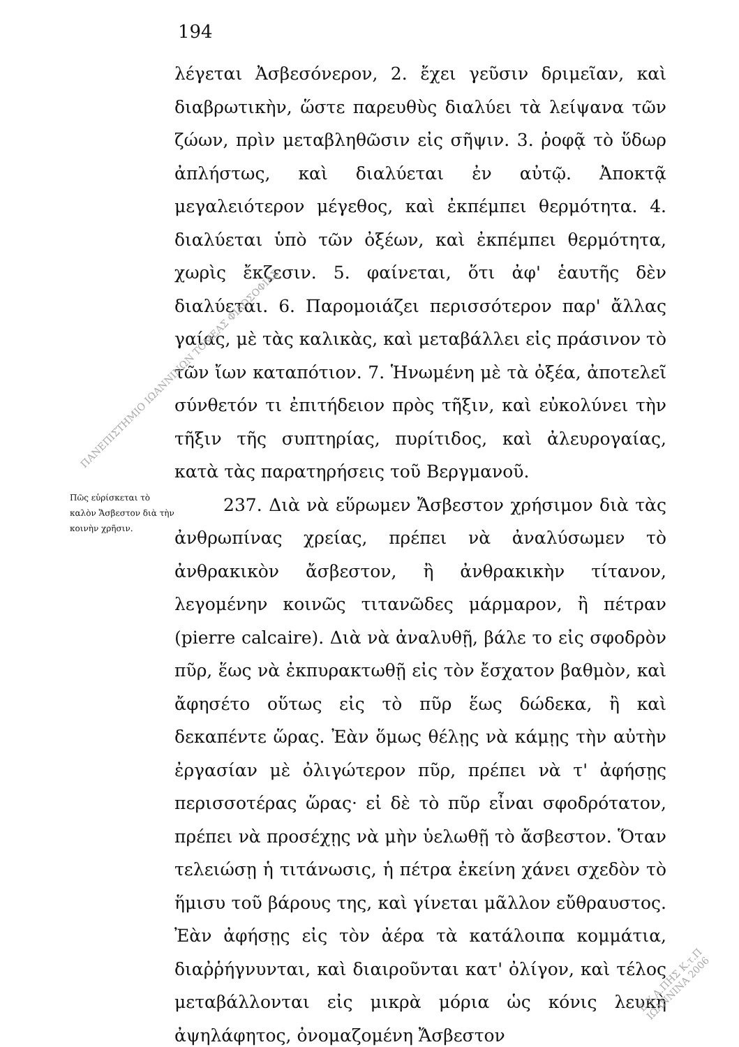194
Πῶς εὑρίσκεται τὸ καλὸν Ἄσβεστον διὰ τὴν κοινὴν χρῆσιν.
λέγεται Ἀσβεσόνερον, 2. ἔχει γεῦσιν δριμεῖαν, καὶ διαβρωτικὴν, ὥστε παρευθὺς διαλύει τὰ λείψανα τῶν ζώων, πρὶν μεταβληθῶσιν εἰς σῆψιν. 3. ῥοφᾷ τὸ ὕδωρ ἀπλήστως, καὶ διαλύεται ἐν αὐτῷ. Ἀποκτᾷ μεγαλειότερον μέγεθος, καὶ ἐκπέμπει θερμότητα. 4. διαλύεται ὑπὸ τῶν ὀξέων, καὶ ἐκπέμπει θερμότητα, χωρὶς ἔκζεσιν. 5. φαίνεται, ὅτι ἀφ' ἑαυτῆς δὲν διαλύεται. 6. Παρομοιάζει περισσότερον παρ' ἄλλας γαίας, μὲ τὰς καλικὰς, καὶ μεταβάλλει εἰς πράσινον τὸ τῶν ἴων καταπότιον. 7. Ἡνωμένη μὲ τὰ ὀξέα, ἀποτελεῖ σύνθετόν τι ἐπιτήδειον πρὸς τῆξιν, καὶ εὐκολύνει τὴν τῆξιν τῆς συπτηρίας, πυρίτιδος, καὶ ἀλευρογαίας, κατὰ τὰς παρατηρήσεις τοῦ Βεργμανοῦ.
237. Διὰ νὰ εὕρωμεν Ἄσβεστον χρήσιμον διὰ τὰς ἀνθρωπίνας χρείας, πρέπει νὰ ἀναλύσωμεν τὸ ἀνθρακικὸν ἄσβεστον, ἢ ἀνθρακικὴν τίτανον, λεγομένην κοινῶς τιτανῶδες μάρμαρον, ἢ πέτραν (pierre calcaire). Διὰ νὰ ἀναλυθῇ, βάλε το εἰς σφοδρὸν πῦρ, ἕως νὰ ἐκπυρακτωθῇ εἰς τὸν ἔσχατον βαθμὸν, καὶ ἄφησέτο οὕτως εἰς τὸ πῦρ ἕως δώδεκα, ἢ καὶ δεκαπέντε ὥρας. Ἐὰν ὅμως θέλῃς νὰ κάμῃς τὴν αὐτὴν ἐργασίαν μὲ ὀλιγώτερον πῦρ, πρέπει νὰ τ' ἀφήσῃς περισσοτέρας ὥρας· εἰ δὲ τὸ πῦρ εἶναι σφοδρότατον, πρέπει νὰ προσέχῃς νὰ μὴν ὑελωθῇ τὸ ἄσβεστον. Ὅταν τελειώσῃ ἡ τιτάνωσις, ἡ πέτρα ἐκείνη χάνει σχεδὸν τὸ ἥμισυ τοῦ βάρους της, καὶ γίνεται μᾶλλον εὔθραυστος. Ἐὰν ἀφήσῃς εἰς τὸν ἀέρα τὰ κατάλοιπα κομμάτια, διαῤῥήγνυνται, καὶ διαιροῦνται κατ' ὀλίγον, καὶ τέλος μεταβάλλονται εἰς μικρὰ μόρια ὡς κόνις λευκὴ ἀψηλάφητος, ὀνομαζομένη Ἄσβεστον
ΠΑΝΕΠΙΣΤΗΜΙΟ ΙΩΑΝΝΙΝΩΝ ΤΟΜΕΑΣ ΦΙΛΟΣΟΦΙΑΣ
Ε.Υ.Α.ΠΗΣ Κ.τ.Π ΙΩΑΝΝΙΝΑ 2006